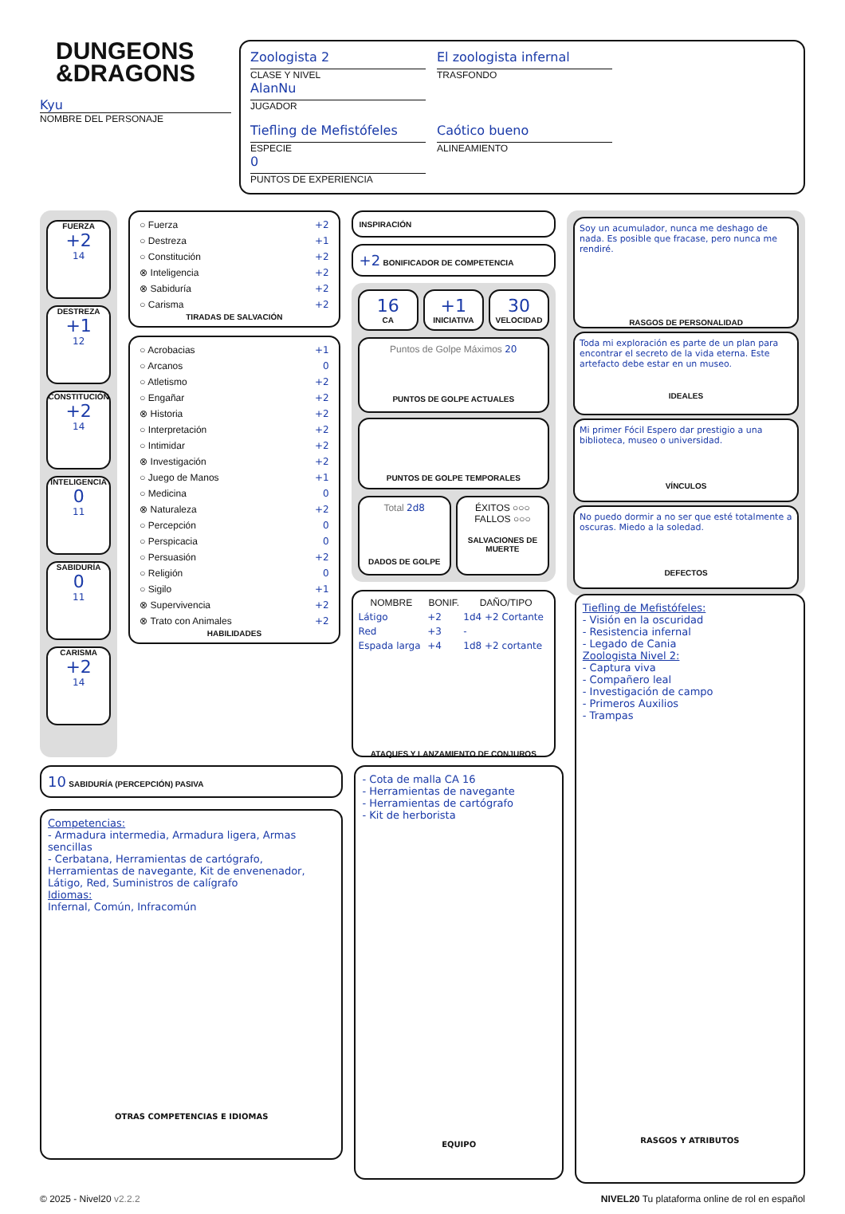DUNGEONS
&DRAGONS
Kyu
NOMBRE DEL PERSONAJE
Zoologista 2
CLASE Y NIVEL
El zoologista infernal
TRASFONDO
AlanNu
JUGADOR
Tiefling de Mefistófeles
ESPECIE
Caótico bueno
ALINEAMIENTO
0
PUNTOS DE EXPERIENCIA
FUERZA
+2
14
DESTREZA
+1
12
CONSTITUCIÓN
+2
14
INTELIGENCIA
0
11
SABIDURÍA
0
11
CARISMA
+2
14
○ Fuerza +2
○ Destreza +1
○ Constitución +2
⊗ Inteligencia +2
⊗ Sabiduría +2
○ Carisma +2
TIRADAS DE SALVACIÓN
○ Acrobacias +1
○ Arcanos 0
○ Atletismo +2
○ Engañar +2
⊗ Historia +2
○ Interpretación +2
○ Intimidar +2
⊗ Investigación +2
○ Juego de Manos +1
○ Medicina 0
⊗ Naturaleza +2
○ Percepción 0
○ Perspicacia 0
○ Persuasión +2
○ Religión 0
○ Sigilo +1
⊗ Supervivencia +2
⊗ Trato con Animales +2
HABILIDADES
INSPIRACIÓN
+2 BONIFICADOR DE COMPETENCIA
16
CA
+1
INICIATIVA
30
VELOCIDAD
Puntos de Golpe Máximos 20
PUNTOS DE GOLPE ACTUALES
PUNTOS DE GOLPE TEMPORALES
Total 2d8
DADOS DE GOLPE
ÉXITOS ○○○
FALLOS ○○○
SALVACIONES DE MUERTE
| NOMBRE | BONIF. | DAÑO/TIPO |
| --- | --- | --- |
| Látigo | +2 | 1d4 +2 Cortante |
| Red | +3 | - |
| Espada larga | +4 | 1d8 +2 cortante |
ATAQUES Y LANZAMIENTO DE CONJUROS
Soy un acumulador, nunca me deshago de nada. Es posible que fracase, pero nunca me rendiré.
RASGOS DE PERSONALIDAD
Toda mi exploración es parte de un plan para encontrar el secreto de la vida eterna. Este artefacto debe estar en un museo.
IDEALES
Mi primer Fócil Espero dar prestigio a una biblioteca, museo o universidad.
VÍNCULOS
No puedo dormir a no ser que esté totalmente a oscuras. Miedo a la soledad.
DEFECTOS
10 SABIDURÍA (PERCEPCIÓN) PASIVA
Competencias:
- Armadura intermedia, Armadura ligera, Armas sencillas
- Cerbatana, Herramientas de cartógrafo, Herramientas de navegante, Kit de envenenador, Látigo, Red, Suministros de calígrafo
Idiomas:
Infernal, Común, Infracomún
OTRAS COMPETENCIAS E IDIOMAS
- Cota de malla CA 16
- Herramientas de navegante
- Herramientas de cartógrafo
- Kit de herborista
EQUIPO
Tiefling de Mefistófeles:
- Visión en la oscuridad
- Resistencia infernal
- Legado de Cania
Zoologista Nivel 2:
- Captura viva
- Compañero leal
- Investigación de campo
- Primeros Auxilios
- Trampas
RASGOS Y ATRIBUTOS
© 2025 - Nivel20 v2.2.2 NIVEL20 Tu plataforma online de rol en español